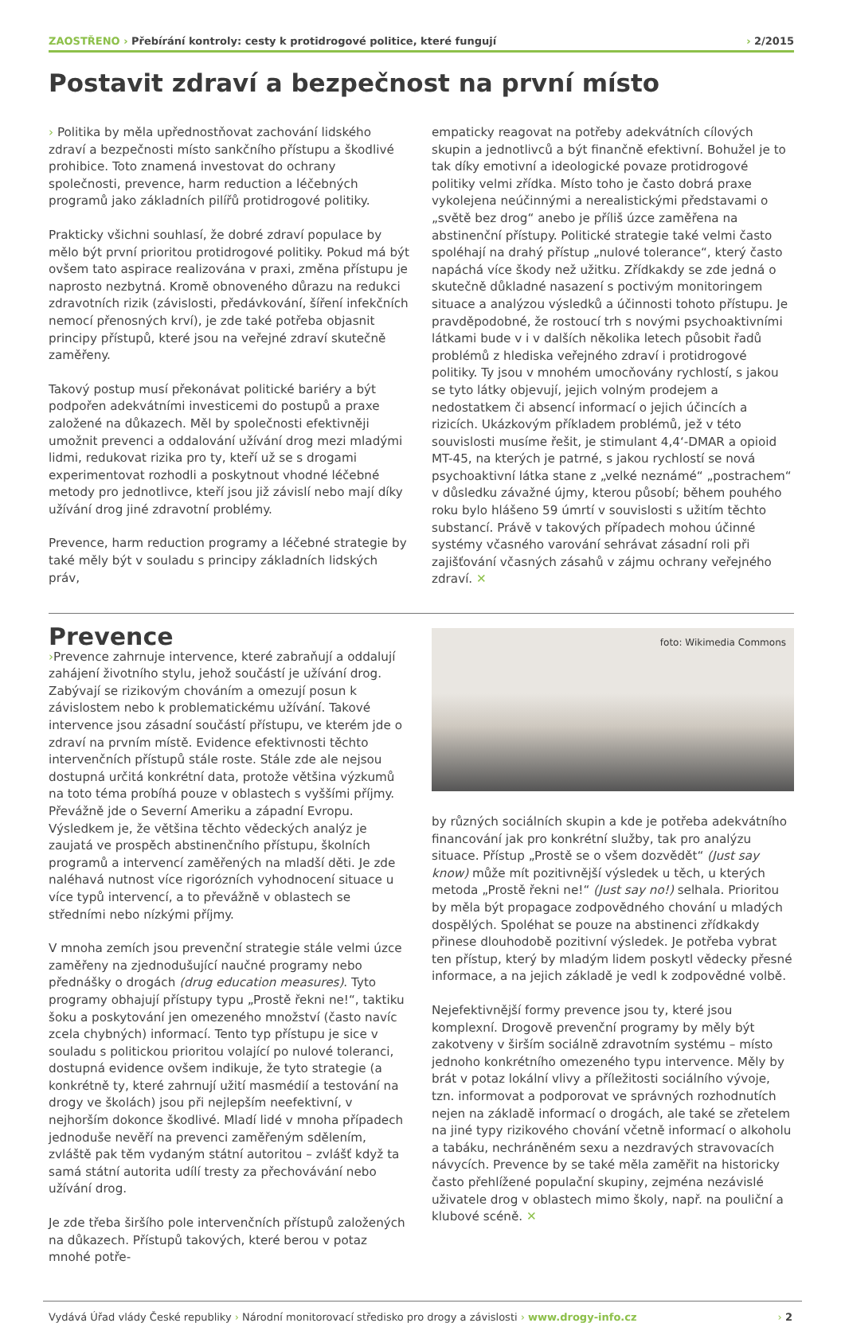ZAOSTŘENO › Přebírání kontroly: cesty k protidrogové politice, které fungují
› 2/2015
Postavit zdraví a bezpečnost na první místo
› Politika by měla upřednostňovat zachování lidského zdraví a bezpečnosti místo sankčního přístupu a škodlivé prohibice. Toto znamená investovat do ochrany společnosti, prevence, harm reduction a léčebných programů jako základních pilířů protidrogové politiky.
Prakticky všichni souhlasí, že dobré zdraví populace by mělo být první prioritou protidrogové politiky. Pokud má být ovšem tato aspirace realizována v praxi, změna přístupu je naprosto nezbytná. Kromě obnoveného důrazu na redukci zdravotních rizik (závislosti, předávkování, šíření infekčních nemocí přenosných krví), je zde také potřeba objasnit principy přístupů, které jsou na veřejné zdraví skutečně zaměřeny.
Takový postup musí překonávat politické bariéry a být podpořen adekvátními investicemi do postupů a praxe založené na důkazech. Měl by společnosti efektivněji umožnit prevenci a oddalování užívání drog mezi mladými lidmi, redukovat rizika pro ty, kteří už se s drogami experimentovat rozhodli a poskytnout vhodné léčebné metody pro jednotlivce, kteří jsou již závislí nebo mají díky užívání drog jiné zdravotní problémy.
Prevence, harm reduction programy a léčebné strategie by také měly být v souladu s principy základních lidských práv,
empaticky reagovat na potřeby adekvátních cílových skupin a jednotlivců a být finančně efektivní. Bohužel je to tak díky emotivní a ideologické povaze protidrogové politiky velmi zřídka. Místo toho je často dobrá praxe vykolejena neúčinnými a nerealistickými představami o „světě bez drog“ anebo je příliš úzce zaměřena na abstinenční přístupy. Politické strategie také velmi často spoléhají na drahý přístup „nulové tolerance“, který často napáchá více škody než užitku. Zřídkakdy se zde jedná o skutečně důkladné nasazení s poctivým monitoringem situace a analýzou výsledků a účinnosti tohoto přístupu. Je pravděpodobné, že rostoucí trh s novými psychoaktivními látkami bude v i v dalších několika letech působit řadů problémů z hlediska veřejného zdraví i protidrogové politiky. Ty jsou v mnohém umocňovány rychlostí, s jakou se tyto látky objevují, jejich volným prodejem a nedostatkem či absencí informací o jejich účincích a rizicích. Ukázkovým příkladem problémů, jež v této souvislosti musíme řešit, je stimulant 4,4‘-DMAR a opioid MT-45, na kterých je patrné, s jakou rychlostí se nová psychoaktivní látka stane z „velké neznámé“ „postrachem“ v důsledku závažné újmy, kterou působí; během pouhého roku bylo hlášeno 59 úmrtí v souvislosti s užitím těchto substancí. Právě v takových případech mohou účinné systémy včasného varování sehrávat zásadní roli při zajišťování včasných zásahů v zájmu ochrany veřejného zdraví. ✕
Prevence
›Prevence zahrnuje intervence, které zabraňují a oddalují zahájení životního stylu, jehož součástí je užívání drog. Zabývají se rizikovým chováním a omezují posun k závislostem nebo k problematickému užívání. Takové intervence jsou zásadní součástí přístupu, ve kterém jde o zdraví na prvním místě. Evidence efektivnosti těchto intervenčních přístupů stále roste. Stále zde ale nejsou dostupná určitá konkrétní data, protože většina výzkumů na toto téma probíhá pouze v oblastech s vyššími příjmy. Převážně jde o Severní Ameriku a západní Evropu. Výsledkem je, že většina těchto vědeckých analýz je zaujatá ve prospěch abstinenčního přístupu, školních programů a intervencí zaměřených na mladší děti. Je zde naléhavá nutnost více rigorózních vyhodnocení situace u více typů intervencí, a to převážně v oblastech se středními nebo nízkými příjmy.
V mnoha zemích jsou prevenční strategie stále velmi úzce zaměřeny na zjednodušující naučné programy nebo přednášky o drogách (drug education measures). Tyto programy obhajují přístupy typu „Prostě řekni ne!“, taktiku šoku a poskytování jen omezeného množství (často navíc zcela chybných) informací. Tento typ přístupu je sice v souladu s politickou prioritou volající po nulové toleranci, dostupná evidence ovšem indikuje, že tyto strategie (a konkrétně ty, které zahrnují užití masmédií a testování na drogy ve školách) jsou při nejlepším neefektivní, v nejhorším dokonce škodlivé. Mladí lidé v mnoha případech jednoduše nevěří na prevenci zaměřeným sdělením, zvláště pak těm vydaným státní autoritou – zvlášť když ta samá státní autorita udílí tresty za přechovávání nebo užívání drog.
Je zde třeba širšího pole intervenčních přístupů založených na důkazech. Přístupů takových, které berou v potaz mnohé potře-
foto: Wikimedia Commons
by různých sociálních skupin a kde je potřeba adekvátního financování jak pro konkrétní služby, tak pro analýzu situace. Přístup „Prostě se o všem dozvědět“ (Just say know) může mít pozitivnější výsledek u těch, u kterých metoda „Prostě řekni ne!“ (Just say no!) selhala. Prioritou by měla být propagace zodpovědného chování u mladých dospělých. Spoléhat se pouze na abstinenci zřídkakdy přinese dlouhodobě pozitivní výsledek. Je potřeba vybrat ten přístup, který by mladým lidem poskytl vědecky přesné informace, a na jejich základě je vedl k zodpovědné volbě.
Nejefektivnější formy prevence jsou ty, které jsou komplexní. Drogově prevenční programy by měly být zakotveny v širším sociálně zdravotním systému – místo jednoho konkrétního omezeného typu intervence. Měly by brát v potaz lokální vlivy a příležitosti sociálního vývoje, tzn. informovat a podporovat ve správných rozhodnutích nejen na základě informací o drogách, ale také se zřetelem na jiné typy rizikového chování včetně informací o alkoholu a tabáku, nechráněném sexu a nezdravých stravovacích návycích. Prevence by se také měla zaměřit na historicky často přehlížené populační skupiny, zejména nezávislé uživatele drog v oblastech mimo školy, např. na pouliční a klubové scéně. ✕
Vydává Úřad vlády České republiky › Národní monitorovací středisko pro drogy a závislosti › www.drogy-info.cz
› 2